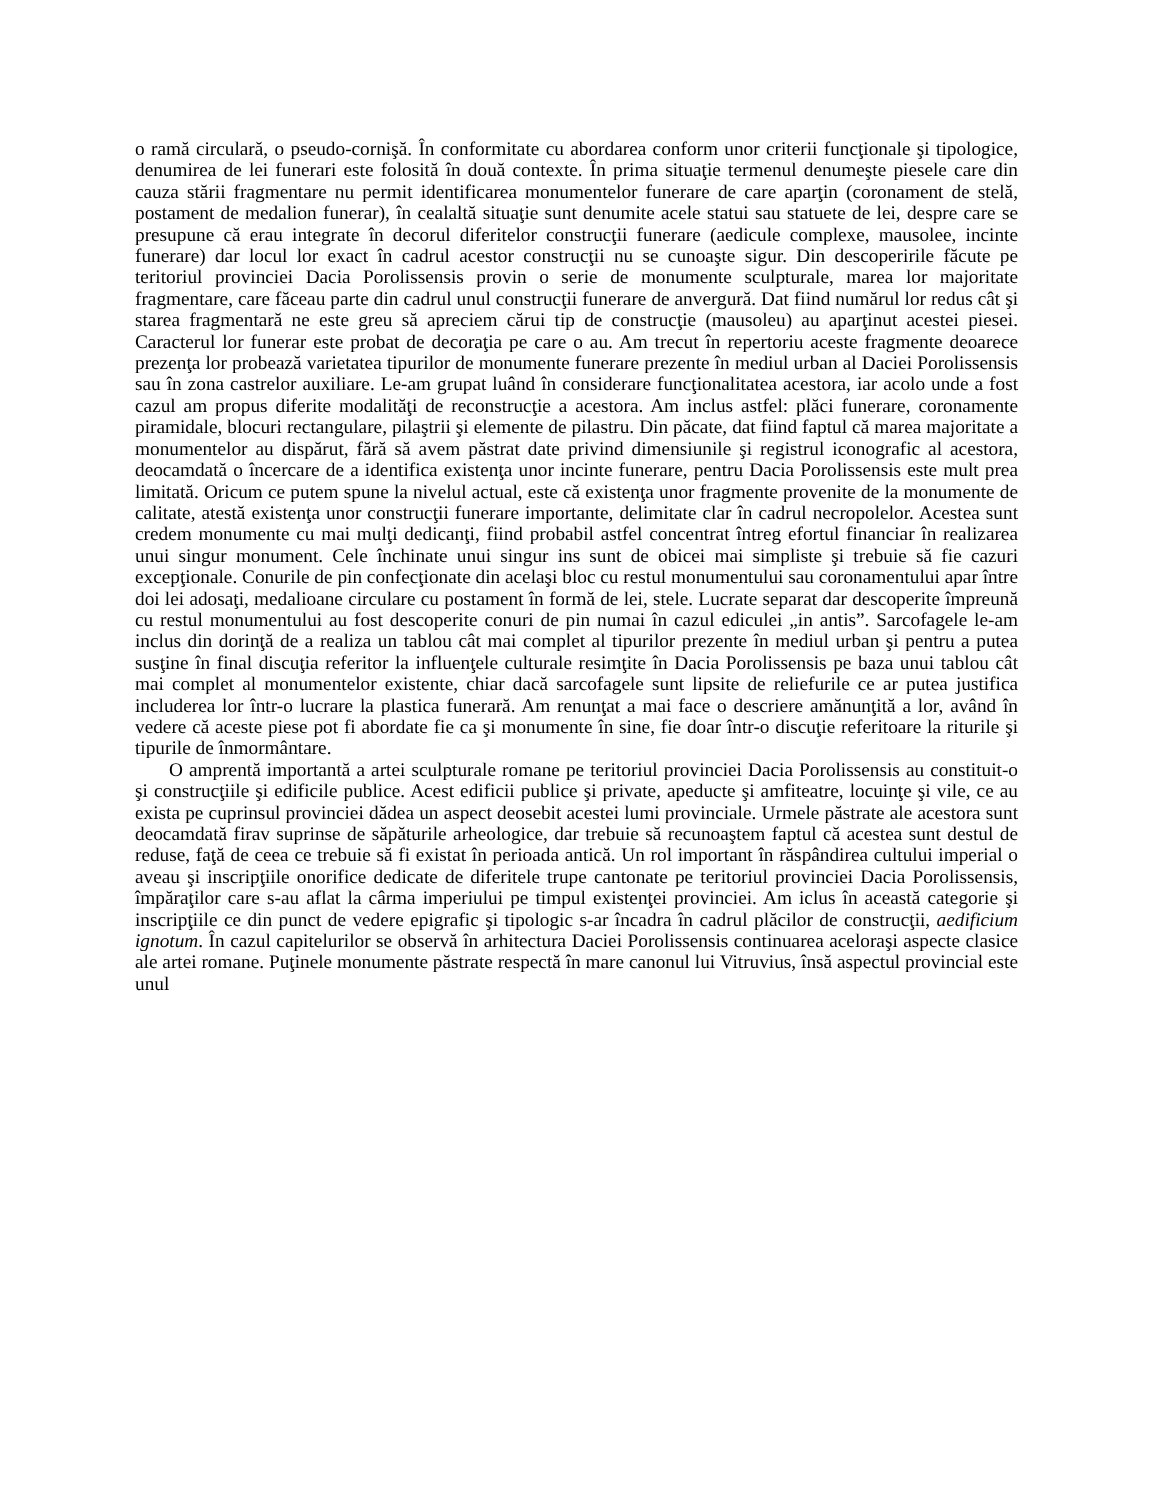o ramă circulară, o pseudo-cornişă. În conformitate cu abordarea conform unor criterii funcţionale şi tipologice, denumirea de lei funerari este folosită în două contexte. În prima situaţie termenul denumeşte piesele care din cauza stării fragmentare nu permit identificarea monumentelor funerare de care aparţin (coronament de stelă, postament de medalion funerar), în cealaltă situaţie sunt denumite acele statui sau statuete de lei, despre care se presupune că erau integrate în decorul diferitelor construcţii funerare (aedicule complexe, mausolee, incinte funerare) dar locul lor exact în cadrul acestor construcţii nu se cunoaşte sigur. Din descoperirile făcute pe teritoriul provinciei Dacia Porolissensis provin o serie de monumente sculpturale, marea lor majoritate fragmentare, care făceau parte din cadrul unul construcţii funerare de anvergură. Dat fiind numărul lor redus cât şi starea fragmentară ne este greu să apreciem cărui tip de construcţie (mausoleu) au aparţinut acestei piesei. Caracterul lor funerar este probat de decoraţia pe care o au. Am trecut în repertoriu aceste fragmente deoarece prezenţa lor probează varietatea tipurilor de monumente funerare prezente în mediul urban al Daciei Porolissensis sau în zona castrelor auxiliare. Le-am grupat luând în considerare funcţionalitatea acestora, iar acolo unde a fost cazul am propus diferite modalităţi de reconstrucţie a acestora. Am inclus astfel: plăci funerare, coronamente piramidale, blocuri rectangulare, pilaştrii şi elemente de pilastru. Din păcate, dat fiind faptul că marea majoritate a monumentelor au dispărut, fără să avem păstrat date privind dimensiunile şi registrul iconografic al acestora, deocamdată o încercare de a identifica existenţa unor incinte funerare, pentru Dacia Porolissensis este mult prea limitată. Oricum ce putem spune la nivelul actual, este că existenţa unor fragmente provenite de la monumente de calitate, atestă existenţa unor construcţii funerare importante, delimitate clar în cadrul necropolelor. Acestea sunt credem monumente cu mai mulţi dedicanţi, fiind probabil astfel concentrat întreg efortul financiar în realizarea unui singur monument. Cele închinate unui singur ins sunt de obicei mai simpliste şi trebuie să fie cazuri excepţionale. Conurile de pin confecţionate din acelaşi bloc cu restul monumentului sau coronamentului apar între doi lei adosaţi, medalioane circulare cu postament în formă de lei, stele. Lucrate separat dar descoperite împreună cu restul monumentului au fost descoperite conuri de pin numai în cazul ediculei „in antis”. Sarcofagele le-am inclus din dorinţă de a realiza un tablou cât mai complet al tipurilor prezente în mediul urban şi pentru a putea susţine în final discuţia referitor la influenţele culturale resimţite în Dacia Porolissensis pe baza unui tablou cât mai complet al monumentelor existente, chiar dacă sarcofagele sunt lipsite de reliefurile ce ar putea justifica includerea lor într-o lucrare la plastica funerară. Am renunţat a mai face o descriere amănunţită a lor, având în vedere că aceste piese pot fi abordate fie ca şi monumente în sine, fie doar într-o discuţie referitoare la riturile şi tipurile de înmormântare.
O amprentă importantă a artei sculpturale romane pe teritoriul provinciei Dacia Porolissensis au constituit-o şi construcţiile şi edificile publice. Acest edificii publice şi private, apeducte şi amfiteatre, locuinţe şi vile, ce au exista pe cuprinsul provinciei dădea un aspect deosebit acestei lumi provinciale. Urmele păstrate ale acestora sunt deocamdată firav suprinse de săpăturile arheologice, dar trebuie să recunoaştem faptul că acestea sunt destul de reduse, faţă de ceea ce trebuie să fi existat în perioada antică. Un rol important în răspândirea cultului imperial o aveau şi inscripţiile onorifice dedicate de diferitele trupe cantonate pe teritoriul provinciei Dacia Porolissensis, împăraţilor care s-au aflat la cârma imperiului pe timpul existenţei provinciei. Am iclus în această categorie şi inscripţiile ce din punct de vedere epigrafic şi tipologic s-ar încadra în cadrul plăcilor de construcţii, aedificium ignotum. În cazul capitelurilor se observă în arhitectura Daciei Porolissensis continuarea aceloraşi aspecte clasice ale artei romane. Puţinele monumente păstrate respectă în mare canonul lui Vitruvius, însă aspectul provincial este unul